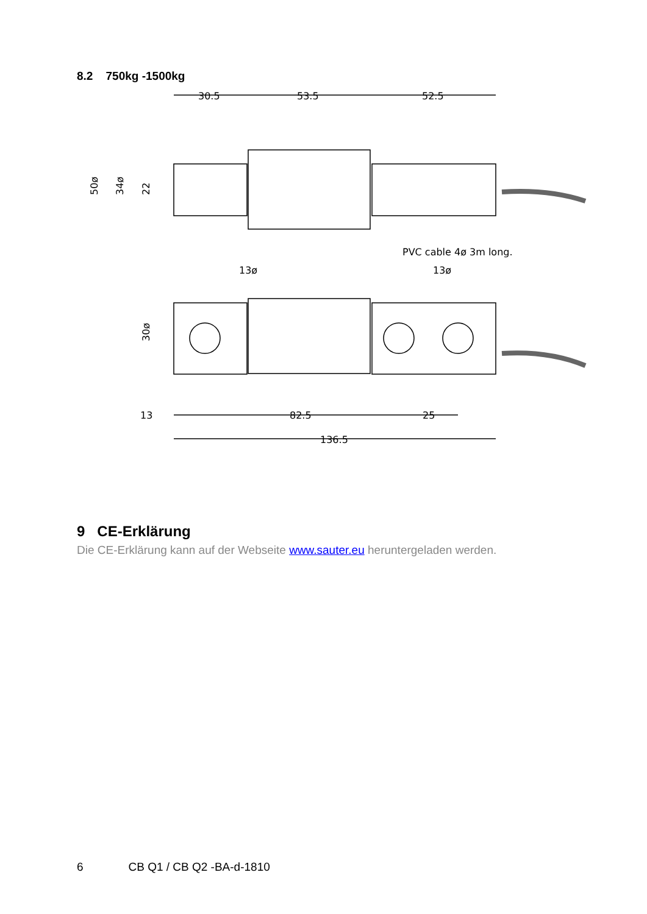8.2 750kg -1500kg
30.5
53.5
52.5
PVC cable 4ø 3m long.
13ø
13ø
13
82.5
25
136.5
50ø
34ø
22
30ø
9 CE-Erklärung
Die CE-Erklärung kann auf der Webseite www.sauter.eu heruntergeladen werden.
6 CB Q1 / CB Q2 -BA-d-1810